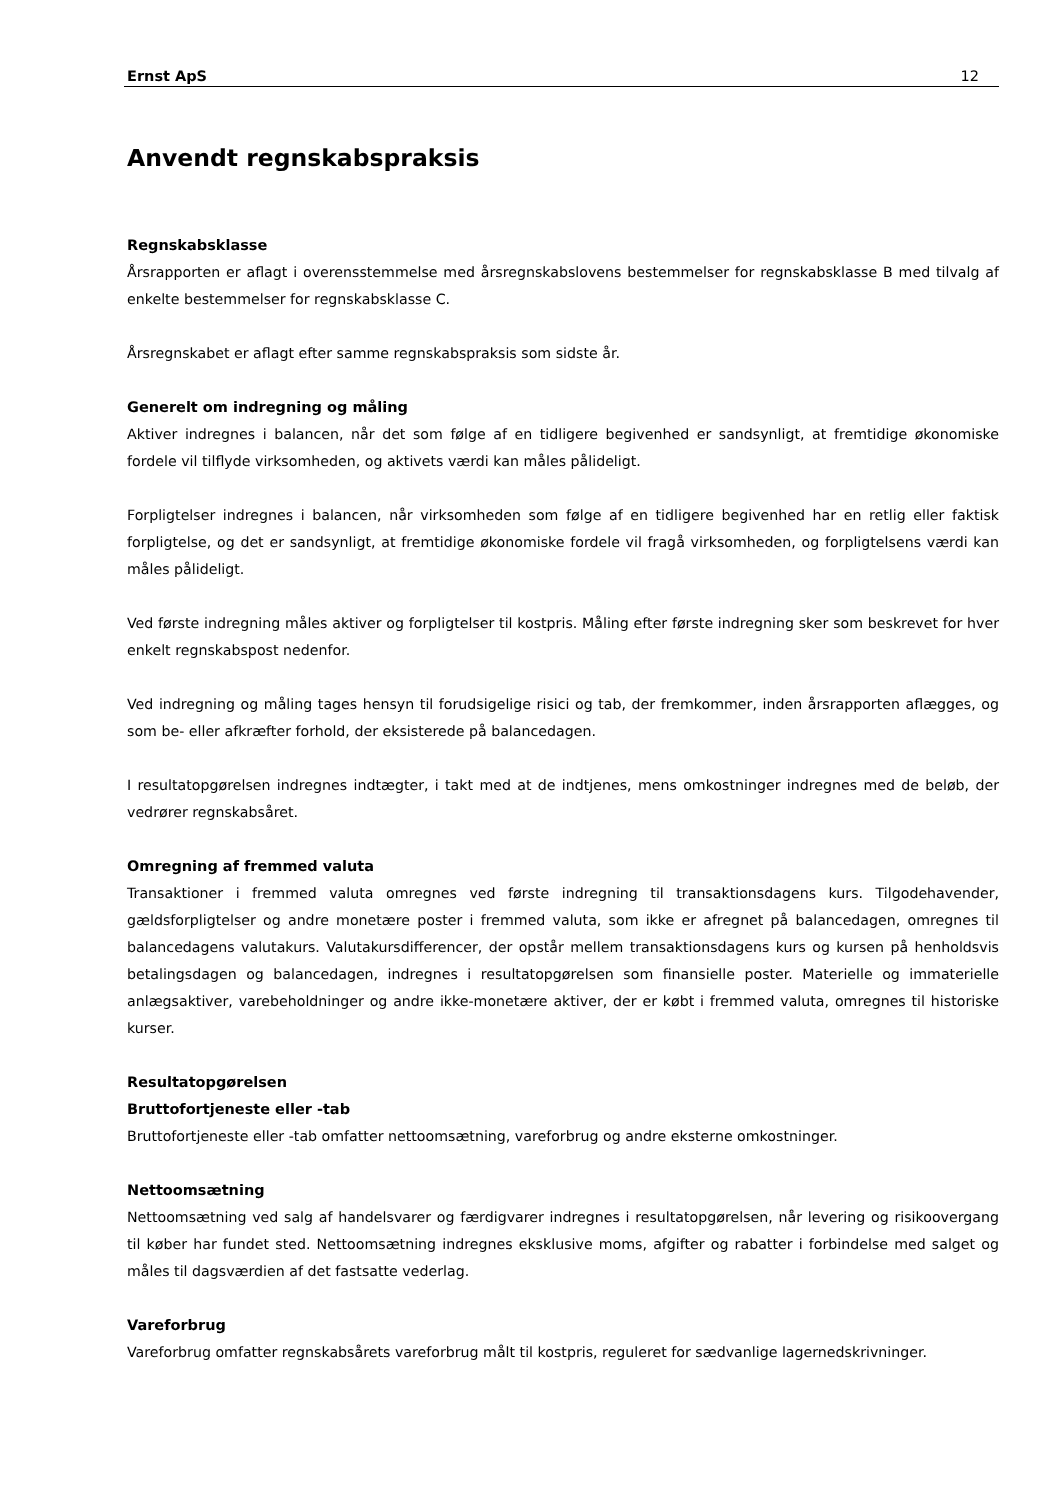Ernst ApS 12
Anvendt regnskabspraksis
Regnskabsklasse
Årsrapporten er aflagt i overensstemmelse med årsregnskabslovens bestemmelser for regnskabsklasse B med tilvalg af enkelte bestemmelser for regnskabsklasse C.
Årsregnskabet er aflagt efter samme regnskabspraksis som sidste år.
Generelt om indregning og måling
Aktiver indregnes i balancen, når det som følge af en tidligere begivenhed er sandsynligt, at fremtidige økonomiske fordele vil tilflyde virksomheden, og aktivets værdi kan måles pålideligt.
Forpligtelser indregnes i balancen, når virksomheden som følge af en tidligere begivenhed har en retlig eller faktisk forpligtelse, og det er sandsynligt, at fremtidige økonomiske fordele vil fragå virksomheden, og forpligtelsens værdi kan måles pålideligt.
Ved første indregning måles aktiver og forpligtelser til kostpris. Måling efter første indregning sker som beskrevet for hver enkelt regnskabspost nedenfor.
Ved indregning og måling tages hensyn til forudsigelige risici og tab, der fremkommer, inden årsrapporten aflægges, og som be- eller afkræfter forhold, der eksisterede på balancedagen.
I resultatopgørelsen indregnes indtægter, i takt med at de indtjenes, mens omkostninger indregnes med de beløb, der vedrører regnskabsåret.
Omregning af fremmed valuta
Transaktioner i fremmed valuta omregnes ved første indregning til transaktionsdagens kurs. Tilgodehavender, gældsforpligtelser og andre monetære poster i fremmed valuta, som ikke er afregnet på balancedagen, omregnes til balancedagens valutakurs. Valutakursdifferencer, der opstår mellem transaktionsdagens kurs og kursen på henholdsvis betalingsdagen og balancedagen, indregnes i resultatopgørelsen som finansielle poster. Materielle og immaterielle anlægsaktiver, varebeholdninger og andre ikke-monetære aktiver, der er købt i fremmed valuta, omregnes til historiske kurser.
Resultatopgørelsen
Bruttofortjeneste eller -tab
Bruttofortjeneste eller -tab omfatter nettoomsætning, vareforbrug og andre eksterne omkostninger.
Nettoomsætning
Nettoomsætning ved salg af handelsvarer og færdigvarer indregnes i resultatopgørelsen, når levering og risikoovergang til køber har fundet sted. Nettoomsætning indregnes eksklusive moms, afgifter og rabatter i forbindelse med salget og måles til dagsværdien af det fastsatte vederlag.
Vareforbrug
Vareforbrug omfatter regnskabsårets vareforbrug målt til kostpris, reguleret for sædvanlige lagernedskrivninger.